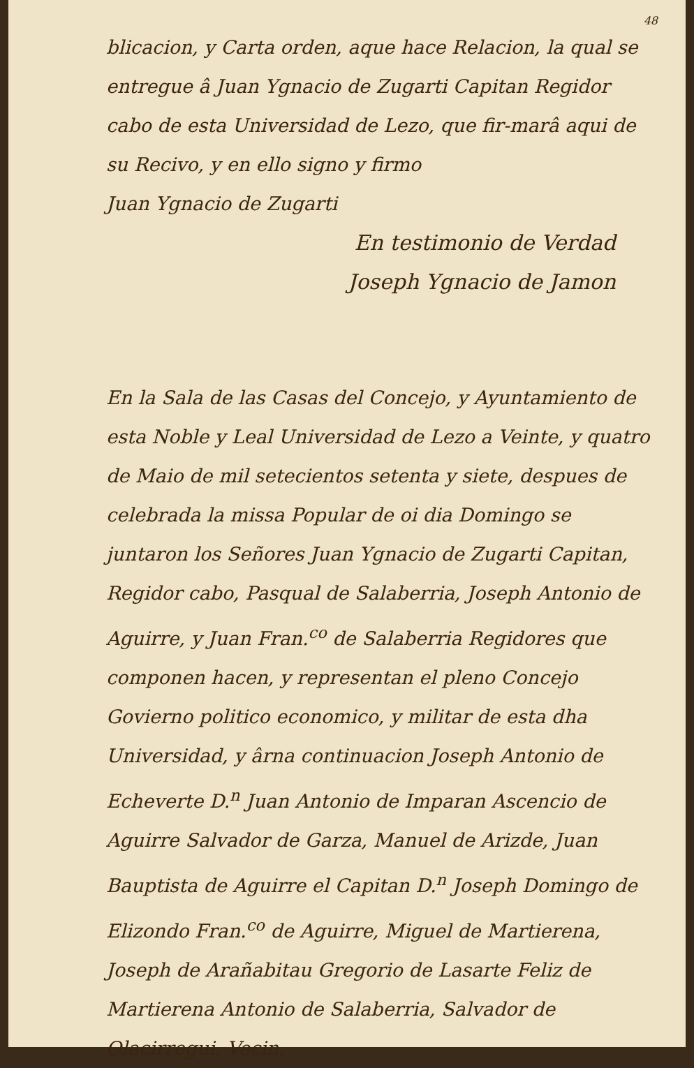48
blicacion, y Carta orden, aque hace Relacion, la qual se entregue â Juan Ygnacio de Zugarti Capitan Regidor cabo de esta Universidad de Lezo, que fir-marâ aqui de su Recivo, y en ello signo y firmo
Juan Ygnacio de Zugarti
En testimonio de Verdad
Joseph Ygnacio de Jamon
En la Sala de las Casas del Concejo, y Ayuntamiento de esta Noble y Leal Universidad de Lezo a Veinte, y quatro de Maio de mil setecientos setenta y siete, despues de celebrada la missa Popular de oi dia Domingo se juntaron los Señores Juan Ygnacio de Zugarti Capitan, Regidor cabo, Pasqual de Salaberria, Joseph Antonio de Aguirre, y Juan Fran.<sup>co</sup> de Salaberria Regidores que componen hacen, y representan el pleno Concejo Govierno politico economico, y militar de esta dha Universidad, y ârna continuacion Joseph Antonio de Echeverte D.<sup>n</sup> Juan Antonio de Imparan Ascencio de Aguirre Salvador de Garza, Manuel de Arizde, Juan Bauptista de Aguirre el Capitan D.<sup>n</sup> Joseph Domingo de Elizondo Fran.<sup>co</sup> de Aguirre, Miguel de Martierena, Joseph de Arañabitau Gregorio de Lasarte Feliz de Martierena Antonio de Salaberria, Salvador de Olacirregui, Vecin.